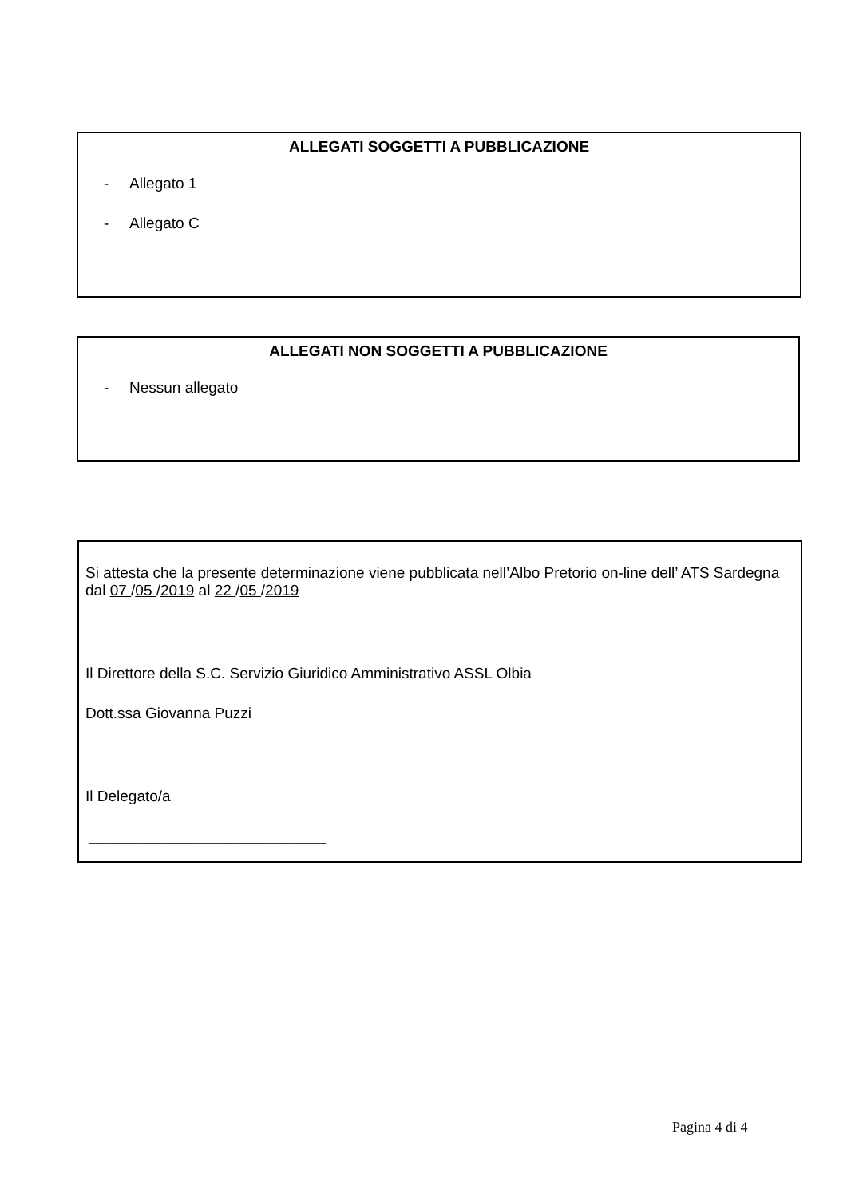ALLEGATI SOGGETTI A PUBBLICAZIONE
- Allegato 1
- Allegato C
ALLEGATI NON SOGGETTI A PUBBLICAZIONE
- Nessun allegato
Si attesta che la presente determinazione viene pubblicata nell’Albo Pretorio on-line dell’ ATS Sardegna dal 07 /05 /2019 al 22 /05 /2019
Il Direttore della S.C. Servizio Giuridico Amministrativo ASSL Olbia
Dott.ssa Giovanna Puzzi
Il Delegato/a
____________________________
Pagina 4 di 4